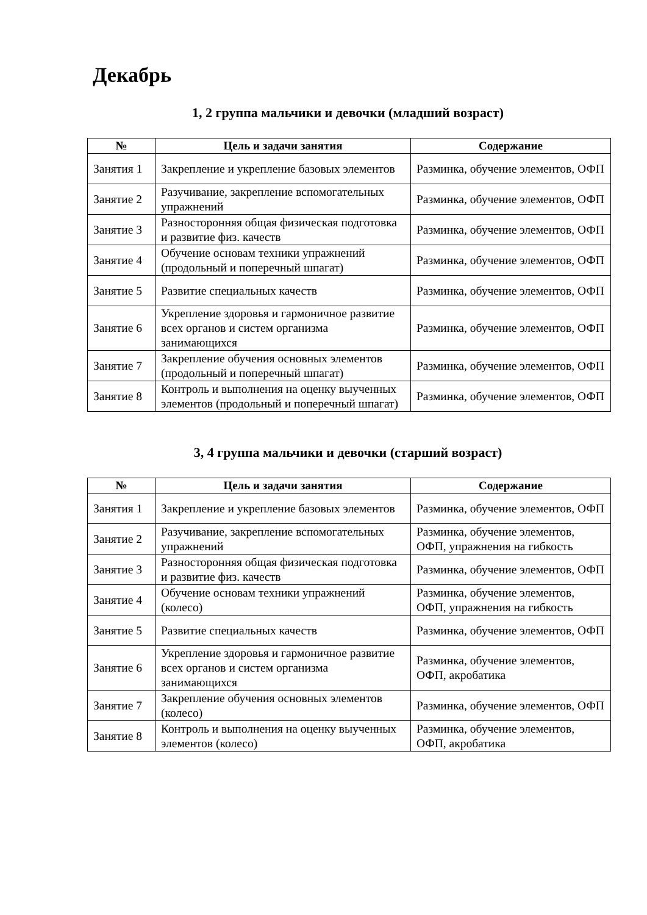Декабрь
1, 2 группа мальчики и девочки (младший возраст)
| № | Цель и задачи занятия | Содержание |
| --- | --- | --- |
| Занятия 1 | Закрепление и укрепление базовых элементов | Разминка, обучение элементов, ОФП |
| Занятие 2 | Разучивание, закрепление вспомогательных упражнений | Разминка, обучение элементов, ОФП |
| Занятие 3 | Разносторонняя общая физическая подготовка и развитие физ. качеств | Разминка, обучение элементов, ОФП |
| Занятие 4 | Обучение основам техники упражнений (продольный и поперечный шпагат) | Разминка, обучение элементов, ОФП |
| Занятие 5 | Развитие специальных качеств | Разминка, обучение элементов, ОФП |
| Занятие 6 | Укрепление здоровья и гармоничное развитие всех органов и систем организма занимающихся | Разминка, обучение элементов, ОФП |
| Занятие 7 | Закрепление обучения основных элементов (продольный и поперечный шпагат) | Разминка, обучение элементов, ОФП |
| Занятие 8 | Контроль и выполнения на оценку выученных элементов (продольный и поперечный шпагат) | Разминка, обучение элементов, ОФП |
3, 4 группа мальчики и девочки (старший возраст)
| № | Цель и задачи занятия | Содержание |
| --- | --- | --- |
| Занятия 1 | Закрепление и укрепление базовых элементов | Разминка, обучение элементов, ОФП |
| Занятие 2 | Разучивание, закрепление вспомогательных упражнений | Разминка, обучение элементов, ОФП, упражнения на гибкость |
| Занятие 3 | Разносторонняя общая физическая подготовка и развитие физ. качеств | Разминка, обучение элементов, ОФП |
| Занятие 4 | Обучение основам техники упражнений (колесо) | Разминка, обучение элементов, ОФП, упражнения на гибкость |
| Занятие 5 | Развитие специальных качеств | Разминка, обучение элементов, ОФП |
| Занятие 6 | Укрепление здоровья и гармоничное развитие всех органов и систем организма занимающихся | Разминка, обучение элементов, ОФП, акробатика |
| Занятие 7 | Закрепление обучения основных элементов (колесо) | Разминка, обучение элементов, ОФП |
| Занятие 8 | Контроль и выполнения на оценку выученных элементов (колесо) | Разминка, обучение элементов, ОФП, акробатика |